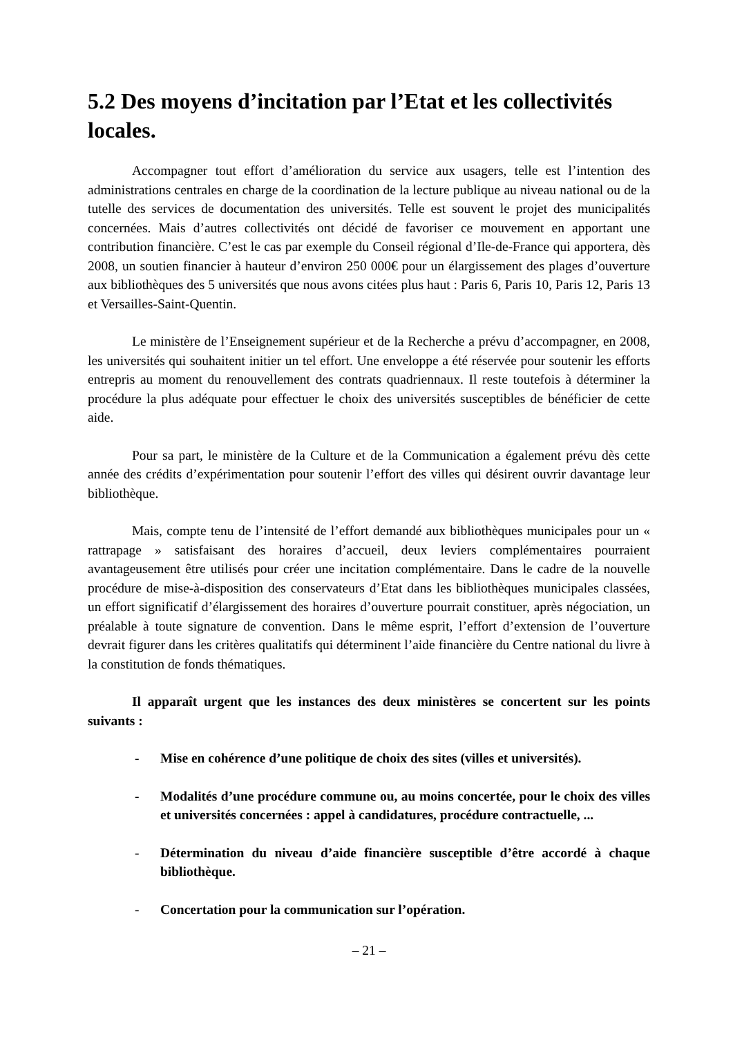5.2 Des moyens d’incitation par l’Etat et les collectivités locales.
Accompagner tout effort d’amélioration du service aux usagers, telle est l’intention des administrations centrales en charge de la coordination de la lecture publique au niveau national ou de la tutelle des services de documentation des universités. Telle est souvent le projet des municipalités concernées. Mais d’autres collectivités ont décidé de favoriser ce mouvement en apportant une contribution financière. C’est le cas par exemple du Conseil régional d’Ile-de-France qui apportera, dès 2008, un soutien financier à hauteur d’environ 250 000€ pour un élargissement des plages d’ouverture aux bibliothèques des 5 universités que nous avons citées plus haut : Paris 6, Paris 10, Paris 12, Paris 13 et Versailles-Saint-Quentin.
Le ministère de l’Enseignement supérieur et de la Recherche a prévu d’accompagner, en 2008, les universités qui souhaitent initier un tel effort. Une enveloppe a été réservée pour soutenir les efforts entrepris au moment du renouvellement des contrats quadriennaux. Il reste toutefois à déterminer la procédure la plus adéquate pour effectuer le choix des universités susceptibles de bénéficier de cette aide.
Pour sa part, le ministère de la Culture et de la Communication a également prévu dès cette année des crédits d’expérimentation pour soutenir l’effort des villes qui désirent ouvrir davantage leur bibliothèque.
Mais, compte tenu de l’intensité de l’effort demandé aux bibliothèques municipales pour un « rattrapage » satisfaisant des horaires d’accueil, deux leviers complémentaires pourraient avantageusement être utilisés pour créer une incitation complémentaire. Dans le cadre de la nouvelle procédure de mise-à-disposition des conservateurs d’Etat dans les bibliothèques municipales classées, un effort significatif d’élargissement des horaires d’ouverture pourrait constituer, après négociation, un préalable à toute signature de convention. Dans le même esprit, l’effort d’extension de l’ouverture devrait figurer dans les critères qualitatifs qui déterminent l’aide financière du Centre national du livre à la constitution de fonds thématiques.
Il apparaît urgent que les instances des deux ministères se concertent sur les points suivants :
- Mise en cohérence d’une politique de choix des sites (villes et universités).
- Modalités d’une procédure commune ou, au moins concertée, pour le choix des villes et universités concernées : appel à candidatures, procédure contractuelle, ...
- Détermination du niveau d’aide financière susceptible d’être accordé à chaque bibliothèque.
- Concertation pour la communication sur l’opération.
– 21 –